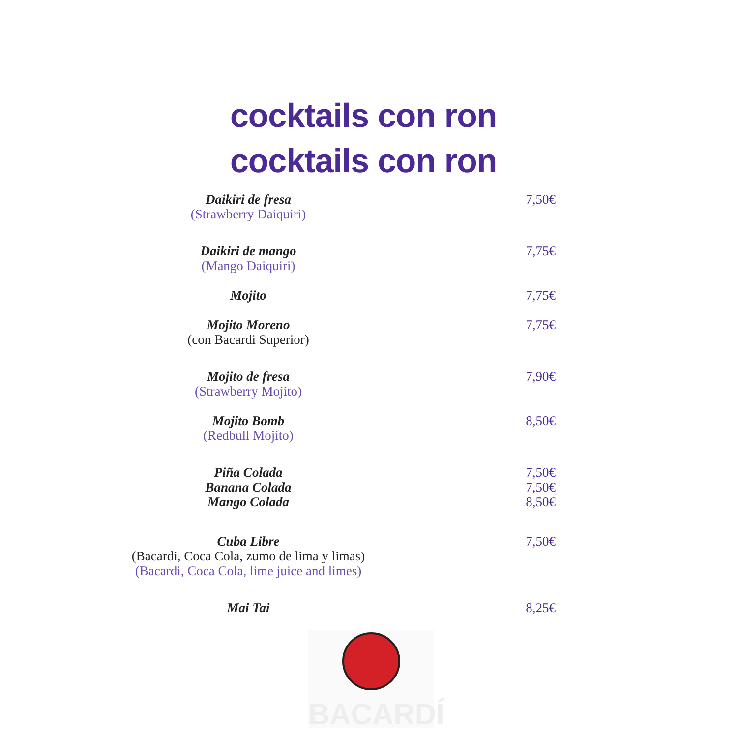cocktails con ron
cocktails con ron
Daikiri de fresa
(Strawberry Daiquiri)
7,50€
Daikiri de mango
(Mango Daiquiri)
7,75€
Mojito 7,75€
Mojito Moreno
(con Bacardi Superior)
7,75€
Mojito de fresa
(Strawberry Mojito)
7,90€
Mojito Bomb
(Redbull Mojito)
8,50€
Piña Colada
Banana Colada
Mango Colada
7,50€
7,50€
8,50€
Cuba Libre
(Bacardi, Coca Cola, zumo de lima y limas)
(Bacardi, Coca Cola, lime juice and limes)
7,50€
Mai Tai 8,25€
BACARDÍ